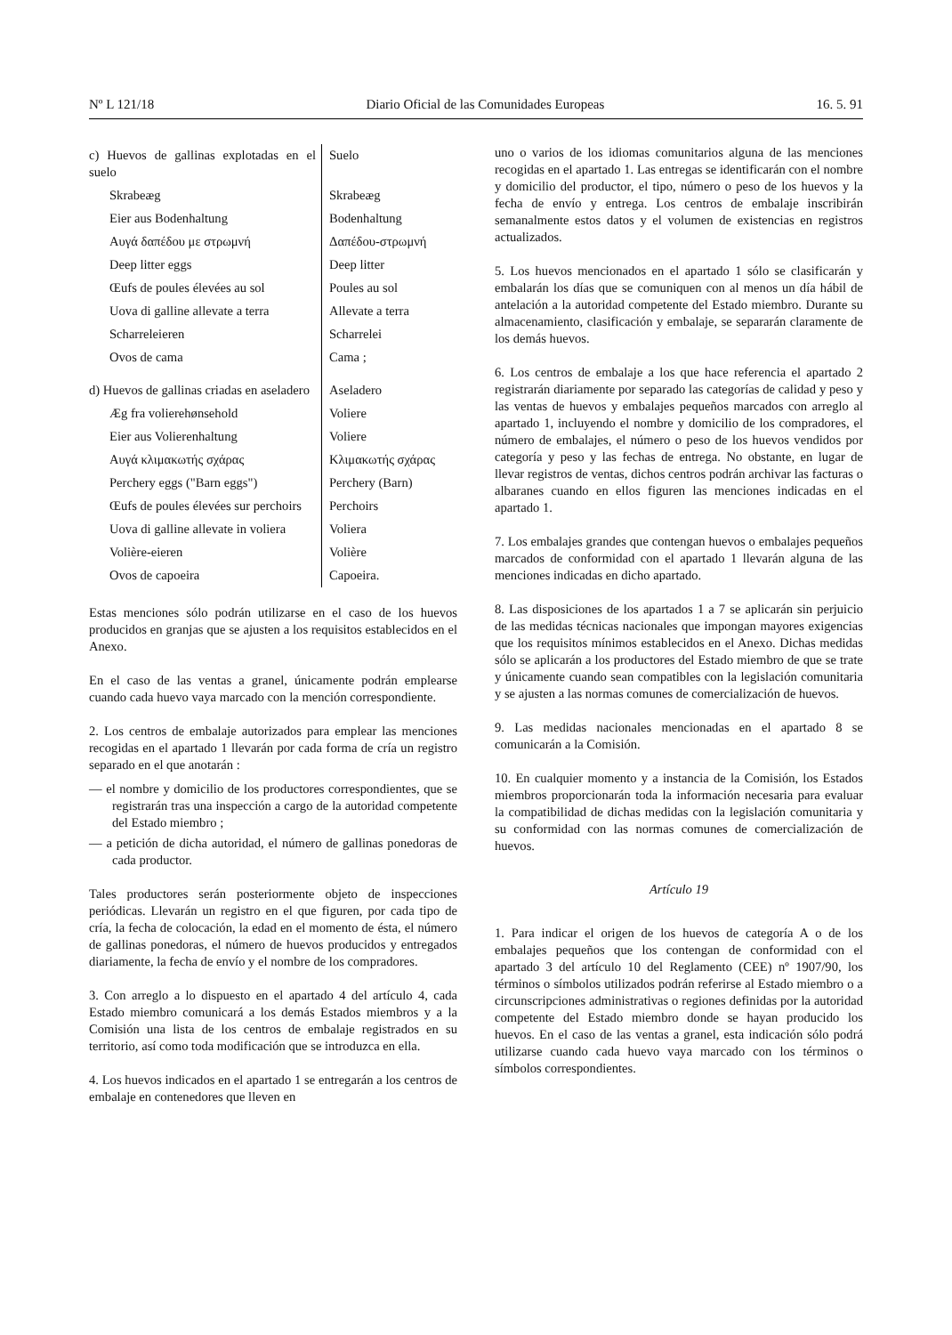Nº L 121/18 Diario Oficial de las Comunidades Europeas 16. 5. 91
| c) Huevos de gallinas explotadas en el suelo | Suelo |
| Skrabeæg | Skrabeæg |
| Eier aus Bodenhaltung | Bodenhaltung |
| Αυγά δαπέδου με στρωμνή | Δαπέδου-στρωμνή |
| Deep litter eggs | Deep litter |
| Œufs de poules élevées au sol | Poules au sol |
| Uova di galline allevate a terra | Allevate a terra |
| Scharreleieren | Scharrelei |
| Ovos de cama | Cama ; |
| d) Huevos de gallinas criadas en aseladero | Aseladero |
| Æg fra volierehønsehold | Voliere |
| Eier aus Volierenhaltung | Voliere |
| Αυγά κλιμακωτής σχάρας | Κλιμακωτής σχάρας |
| Perchery eggs ("Barn eggs") | Perchery (Barn) |
| Œufs de poules élevées sur perchoirs | Perchoirs |
| Uova di galline allevate in voliera | Voliera |
| Volière-eieren | Volière |
| Ovos de capoeira | Capoeira. |
Estas menciones sólo podrán utilizarse en el caso de los huevos producidos en granjas que se ajusten a los requisitos establecidos en el Anexo.
En el caso de las ventas a granel, únicamente podrán emplearse cuando cada huevo vaya marcado con la mención correspondiente.
2. Los centros de embalaje autorizados para emplear las menciones recogidas en el apartado 1 llevarán por cada forma de cría un registro separado en el que anotarán :
— el nombre y domicilio de los productores correspondientes, que se registrarán tras una inspección a cargo de la autoridad competente del Estado miembro ;
— a petición de dicha autoridad, el número de gallinas ponedoras de cada productor.
Tales productores serán posteriormente objeto de inspecciones periódicas. Llevarán un registro en el que figuren, por cada tipo de cría, la fecha de colocación, la edad en el momento de ésta, el número de gallinas ponedoras, el número de huevos producidos y entregados diariamente, la fecha de envío y el nombre de los compradores.
3. Con arreglo a lo dispuesto en el apartado 4 del artículo 4, cada Estado miembro comunicará a los demás Estados miembros y a la Comisión una lista de los centros de embalaje registrados en su territorio, así como toda modificación que se introduzca en ella.
4. Los huevos indicados en el apartado 1 se entregarán a los centros de embalaje en contenedores que lleven en
uno o varios de los idiomas comunitarios alguna de las menciones recogidas en el apartado 1. Las entregas se identificarán con el nombre y domicilio del productor, el tipo, número o peso de los huevos y la fecha de envío y entrega. Los centros de embalaje inscribirán semanalmente estos datos y el volumen de existencias en registros actualizados.
5. Los huevos mencionados en el apartado 1 sólo se clasificarán y embalarán los días que se comuniquen con al menos un día hábil de antelación a la autoridad competente del Estado miembro. Durante su almacenamiento, clasificación y embalaje, se separarán claramente de los demás huevos.
6. Los centros de embalaje a los que hace referencia el apartado 2 registrarán diariamente por separado las categorías de calidad y peso y las ventas de huevos y embalajes pequeños marcados con arreglo al apartado 1, incluyendo el nombre y domicilio de los compradores, el número de embalajes, el número o peso de los huevos vendidos por categoría y peso y las fechas de entrega. No obstante, en lugar de llevar registros de ventas, dichos centros podrán archivar las facturas o albaranes cuando en ellos figuren las menciones indicadas en el apartado 1.
7. Los embalajes grandes que contengan huevos o embalajes pequeños marcados de conformidad con el apartado 1 llevarán alguna de las menciones indicadas en dicho apartado.
8. Las disposiciones de los apartados 1 a 7 se aplicarán sin perjuicio de las medidas técnicas nacionales que impongan mayores exigencias que los requisitos mínimos establecidos en el Anexo. Dichas medidas sólo se aplicarán a los productores del Estado miembro de que se trate y únicamente cuando sean compatibles con la legislación comunitaria y se ajusten a las normas comunes de comercialización de huevos.
9. Las medidas nacionales mencionadas en el apartado 8 se comunicarán a la Comisión.
10. En cualquier momento y a instancia de la Comisión, los Estados miembros proporcionarán toda la información necesaria para evaluar la compatibilidad de dichas medidas con la legislación comunitaria y su conformidad con las normas comunes de comercialización de huevos.
Artículo 19
1. Para indicar el origen de los huevos de categoría A o de los embalajes pequeños que los contengan de conformidad con el apartado 3 del artículo 10 del Reglamento (CEE) nº 1907/90, los términos o símbolos utilizados podrán referirse al Estado miembro o a circunscripciones administrativas o regiones definidas por la autoridad competente del Estado miembro donde se hayan producido los huevos. En el caso de las ventas a granel, esta indicación sólo podrá utilizarse cuando cada huevo vaya marcado con los términos o símbolos correspondientes.